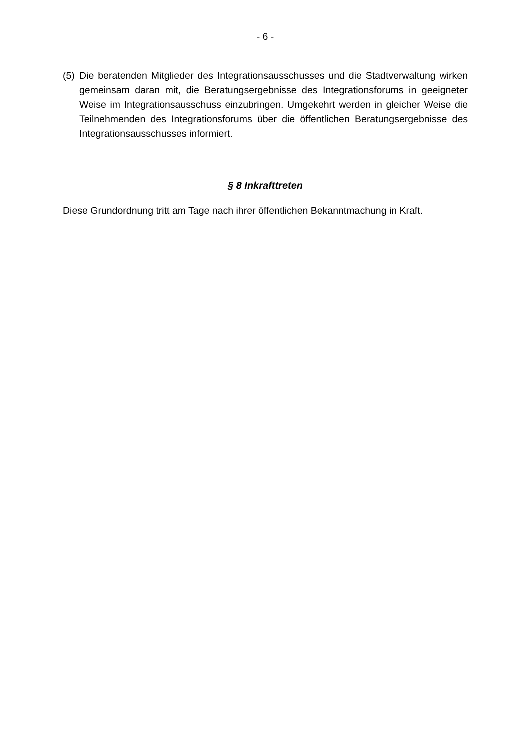- 6 -
(5) Die beratenden Mitglieder des Integrationsausschusses und die Stadtverwaltung wirken gemeinsam daran mit, die Beratungsergebnisse des Integrationsforums in geeigneter Weise im Integrationsausschuss einzubringen. Umgekehrt werden in gleicher Weise die Teilnehmenden des Integrationsforums über die öffentlichen Beratungsergebnisse des Integrationsausschusses informiert.
§ 8 Inkrafttreten
Diese Grundordnung tritt am Tage nach ihrer öffentlichen Bekanntmachung in Kraft.